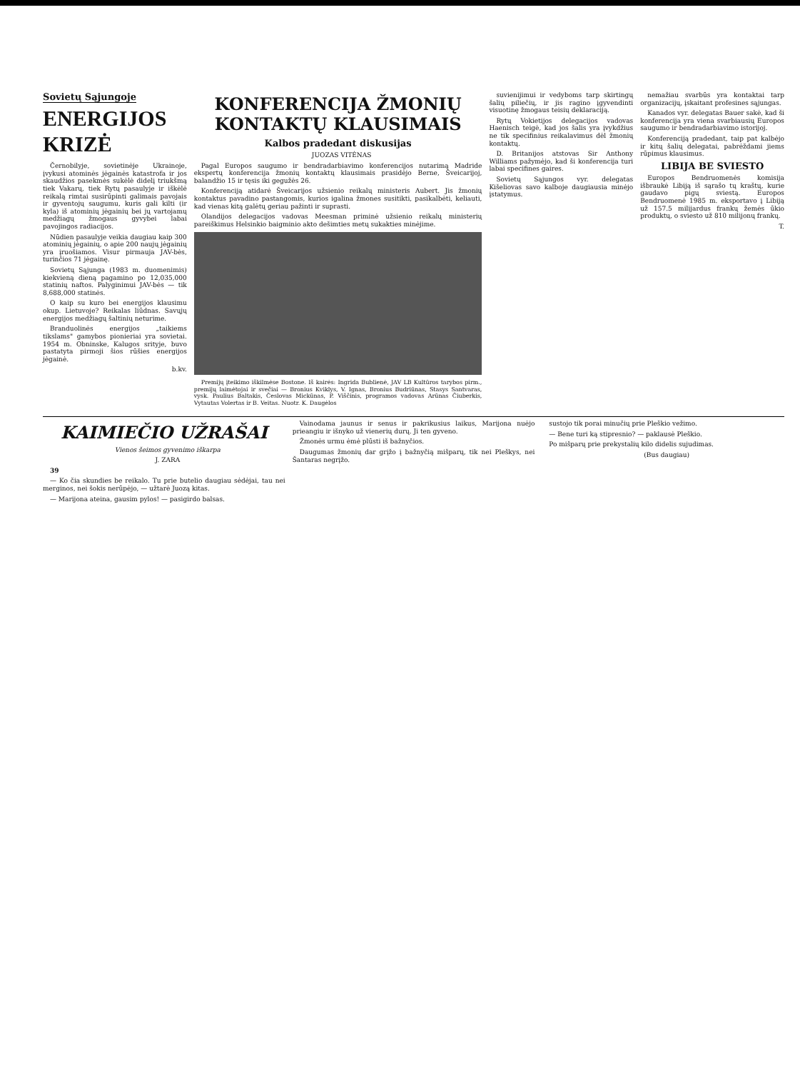Sovietų Sąjungoje
ENERGIJOS KRIZĖ
Černobilyje, sovietinėje Ukrainoje, įvykusi atominės jėgainės katastrofa ir jos skaudžios pasekmės sukėlė didelį triukšmą tiek Vakarų, tiek Rytų pasaulyje ir iškėlė reikalą rimtai susirūpinti galimais pavojais ir gyventojų saugumu, kuris gali kilti (ir kyla) iš atominių jėgainių bei jų vartojamų medžiagų žmogaus gyvybei labai pavojingos radiacijos.
Nūdien pasaulyje veikia daugiau kaip 300 atominių jėgainių, o apie 200 naujų jėgainių yra įruošiamos. Visur pirmauja JAV-bės, turinčios 71 jėgainę.
Sovietų Sąjunga (1983 m. duomenimis) kiekvieną dieną pagamino po 12,035,000 statinių naftos. Palyginimui JAV-bės — tik 8,688,000 statinės.
O kaip su kuro bei energijos klausimu okup. Lietuvoje? Reikalas liūdnas. Savųjų energijos medžiagų šaltinių neturime.
Branduolinės energijos „taikiems tikslams" gamybos pionieriai yra sovietai. 1954 m. Obninske, Kalugos srityje, buvo pastatyta pirmoji šios rūšies energijos jėgainė.
b.kv.
KONFERENCIJA ŽMONIŲ KONTAKTŲ KLAUSIMAIS
Kalbos pradedant diskusijas
JUOZAS VITĖNAS
Pagal Europos saugumo ir bendradarbiavimo konferencijos nutarimą Madride ekspertų konferencija žmonių kontaktų klausimais prasidėjo Berne, Šveicarijoj, balandžio 15 ir tęsis iki gegužės 26.
Konferenciją atidarė Šveicarijos užsienio reikalų ministeris Aubert. Jis žmonių kontaktus pavadino pastangomis, kurios igalina žmones susitikti, pasikalbėti, keliauti, kad vienas kitą galėtų geriau pažinti ir suprasti.
Olandijos delegacijos vadovas Meesman priminė užsienio reikalų ministerių pareiškimus Helsinkio baigminio akto dešimties metų sukakties minėjime.
Premijų įteikimo iškilmėse Bostone. Iš kairės: Ingrida Bublienė, JAV LB Kultūros tarybos pirm., premijų laimėtojai ir svečiai — Bronius Kviklys, V. Ignas, Bronius Budriūnas, Stasys Santvaras, vysk. Paulius Baltakis, Česlovas Mickūnas, P. Viščinis, programos vadovas Arūnas Čiuberkis, Vytautas Volertas ir B. Veitas. Nuotr. K. Daugėlos
suvienijimui ir vedyboms tarp skirtingų šalių piliečių, ir jis ragino įgyvendinti visuotinę žmogaus teisių deklaraciją.
Rytų Vokietijos delegacijos vadovas Haenisch teigė, kad jos šalis yra įvykdžius ne tik specifinius reikalavimus dėl žmonių kontaktų.
D. Britanijos atstovas Sir Anthony Williams pažymėjo, kad ši konferencija turi labai specifines gaires.
Sovietų Sąjungos vyr. delegatas Kišeliovas savo kalboje daugiausia minėjo įstatymus.
nemažiau svarbūs yra kontaktai tarp organizacijų, įskaitant profesines sąjungas.
Kanados vyr. delegatas Bauer sakė, kad ši konferencija yra viena svarbiausių Europos saugumo ir bendradarbiavimo istorijoj.
Konferenciją pradedant, taip pat kalbėjo ir kitų šalių delegatai, pabrėždami jiems rūpimus klausimus.
LIBIJA BE SVIESTO
Europos Bendruomenės komisija išbraukė Libiją iš sąrašo tų kraštų, kurie gaudavo pigų sviestą. Europos Bendruomenė 1985 m. eksportavo į Libiją už 157.5 milijardus frankų žemės ūkio produktų, o sviesto už 810 milijonų frankų.
T.
KAIMIEČIO UŽRAŠAI
Vienos šeimos gyvenimo iškarpa
J. ZARA
39
— Ko čia skundies be reikalo. Tu prie butelio daugiau sėdėjai, tau nei merginos, nei šokis nerūpėjo, — užtarė Juozą kitas.
— Marijona ateina, gausim pylos! — pasigirdo balsas.
Vainodama jaunus ir senus ir pakrikusius laikus, Marijona nuėjo prieangiu ir išnyko už vienerių durų. Ji ten gyveno.
Žmonės urmu ėmė plūsti iš bažnyčios.
Daugumas žmonių dar grįžo į bažnyčią mišparų, tik nei Pleškys, nei Šantaras negrįžo.
sustojo tik porai minučių prie Pleškio vežimo.
— Bene turi ką stipresnio? — paklausė Pleškio.
Po mišparų prie prekystalių kilo didelis sujudimas.
(Bus daugiau)